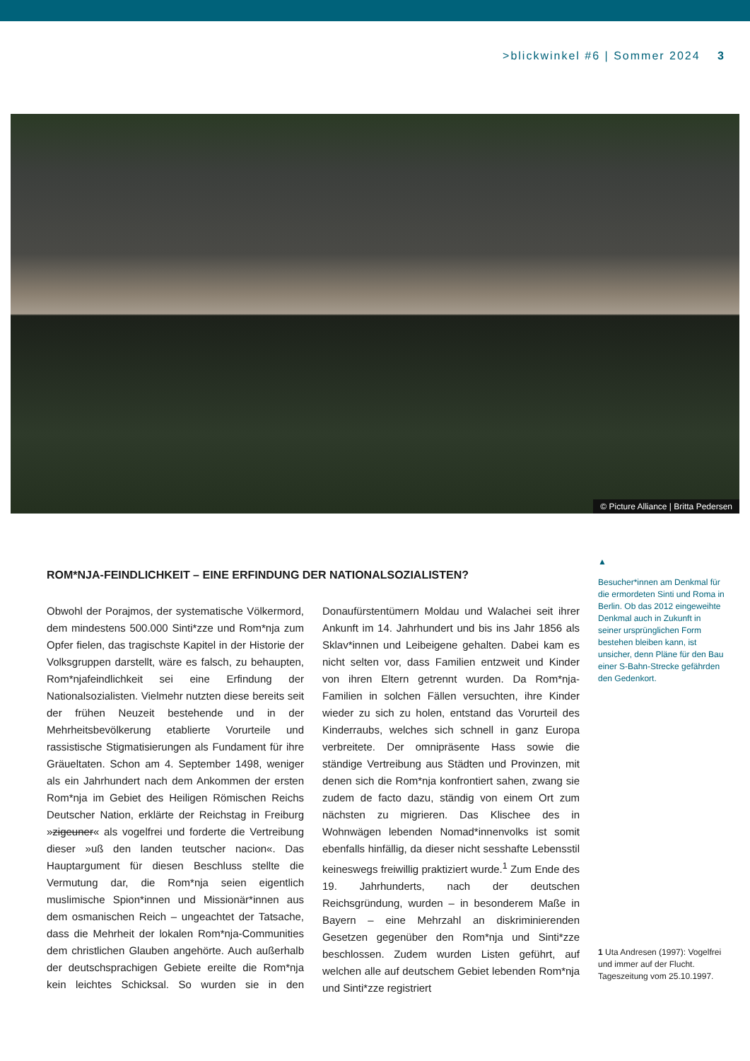>blickwinkel #6 | Sommer 2024 3
© Picture Alliance | Britta Pedersen
ROM*NJA-FEINDLICHKEIT – EINE ERFINDUNG DER NATIONALSOZIALISTEN?
Obwohl der Porajmos, der systematische Völkermord, dem mindestens 500.000 Sinti*zze und Rom*nja zum Opfer fielen, das tragischste Kapitel in der Historie der Volksgruppen darstellt, wäre es falsch, zu behaupten, Rom*njafeindlichkeit sei eine Erfindung der Nationalsozialisten. Vielmehr nutzten diese bereits seit der frühen Neuzeit bestehende und in der Mehrheitsbevölkerung etablierte Vorurteile und rassistische Stigmatisierungen als Fundament für ihre Gräueltaten. Schon am 4. September 1498, weniger als ein Jahrhundert nach dem Ankommen der ersten Rom*nja im Gebiet des Heiligen Römischen Reichs Deutscher Nation, erklärte der Reichstag in Freiburg »zigeuner« als vogelfrei und forderte die Vertreibung dieser »uß den landen teutscher nacion«. Das Hauptargument für diesen Beschluss stellte die Vermutung dar, die Rom*nja seien eigentlich muslimische Spion*innen und Missionär*innen aus dem osmanischen Reich – ungeachtet der Tatsache, dass die Mehrheit der lokalen Rom*nja-Communities dem christlichen Glauben angehörte. Auch außerhalb der deutschsprachigen Gebiete ereilte die Rom*nja kein leichtes Schicksal. So wurden sie in den Donaufürstentümern Moldau und Walachei seit ihrer Ankunft im 14. Jahrhundert und bis ins Jahr 1856 als Sklav*innen und Leibeigene gehalten. Dabei kam es nicht selten vor, dass Familien entzweit und Kinder von ihren Eltern getrennt wurden. Da Rom*nja-Familien in solchen Fällen versuchten, ihre Kinder wieder zu sich zu holen, entstand das Vorurteil des Kinderraubs, welches sich schnell in ganz Europa verbreitete. Der omnipräsente Hass sowie die ständige Vertreibung aus Städten und Provinzen, mit denen sich die Rom*nja konfrontiert sahen, zwang sie zudem de facto dazu, ständig von einem Ort zum nächsten zu migrieren. Das Klischee des in Wohnwägen lebenden Nomad*innenvolks ist somit ebenfalls hinfällig, da dieser nicht sesshafte Lebensstil keineswegs freiwillig praktiziert wurde.<sup>1</sup> Zum Ende des 19. Jahrhunderts, nach der deutschen Reichsgründung, wurden – in besonderem Maße in Bayern – eine Mehrzahl an diskriminierenden Gesetzen gegenüber den Rom*nja und Sinti*zze beschlossen. Zudem wurden Listen geführt, auf welchen alle auf deutschem Gebiet lebenden Rom*nja und Sinti*zze registriert
▲
Besucher*innen am Denkmal für die ermordeten Sinti und Roma in Berlin. Ob das 2012 eingeweihte Denkmal auch in Zukunft in seiner ursprünglichen Form bestehen bleiben kann, ist unsicher, denn Pläne für den Bau einer S-Bahn-Strecke gefährden den Gedenkort.
1 Uta Andresen (1997): Vogelfrei und immer auf der Flucht. Tageszeitung vom 25.10.1997.